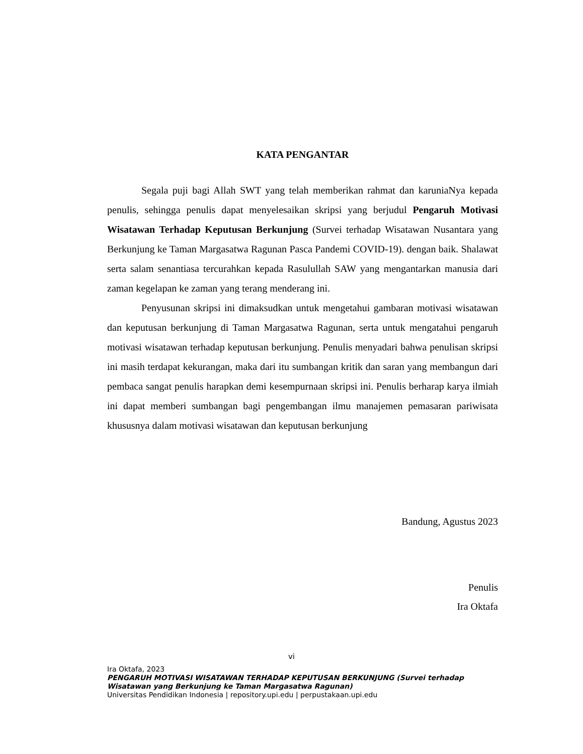KATA PENGANTAR
Segala puji bagi Allah SWT yang telah memberikan rahmat dan karuniaNya kepada penulis, sehingga penulis dapat menyelesaikan skripsi yang berjudul Pengaruh Motivasi Wisatawan Terhadap Keputusan Berkunjung (Survei terhadap Wisatawan Nusantara yang Berkunjung ke Taman Margasatwa Ragunan Pasca Pandemi COVID-19). dengan baik. Shalawat serta salam senantiasa tercurahkan kepada Rasulullah SAW yang mengantarkan manusia dari zaman kegelapan ke zaman yang terang menderang ini.
Penyusunan skripsi ini dimaksudkan untuk mengetahui gambaran motivasi wisatawan dan keputusan berkunjung di Taman Margasatwa Ragunan, serta untuk mengatahui pengaruh motivasi wisatawan terhadap keputusan berkunjung. Penulis menyadari bahwa penulisan skripsi ini masih terdapat kekurangan, maka dari itu sumbangan kritik dan saran yang membangun dari pembaca sangat penulis harapkan demi kesempurnaan skripsi ini. Penulis berharap karya ilmiah ini dapat memberi sumbangan bagi pengembangan ilmu manajemen pemasaran pariwisata khususnya dalam motivasi wisatawan dan keputusan berkunjung
Bandung, Agustus 2023
Penulis
Ira Oktafa
vi
Ira Oktafa, 2023
PENGARUH MOTIVASI WISATAWAN TERHADAP KEPUTUSAN BERKUNJUNG (Survei terhadap
Wisatawan yang Berkunjung ke Taman Margasatwa Ragunan)
Universitas Pendidikan Indonesia | repository.upi.edu | perpustakaan.upi.edu